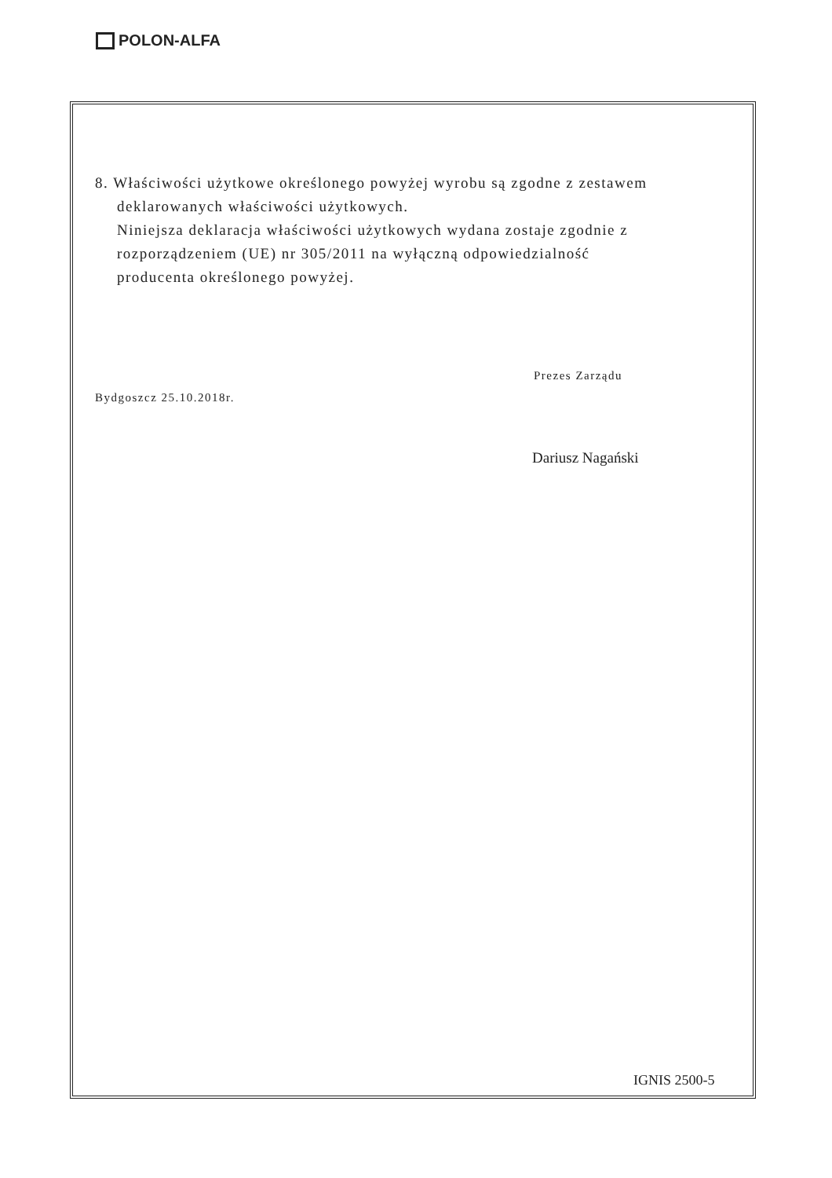POLON-ALFA
8. Właściwości użytkowe określonego powyżej wyrobu są zgodne z zestawem
deklarowanych właściwości użytkowych.
Niniejsza deklaracja właściwości użytkowych wydana zostaje zgodnie z
rozporządzeniem (UE) nr 305/2011 na wyłączną odpowiedzialność
producenta określonego powyżej.
Bydgoszcz 25.10.2018r.
Prezes Zarządu
Dariusz Nagański
IGNIS 2500-5